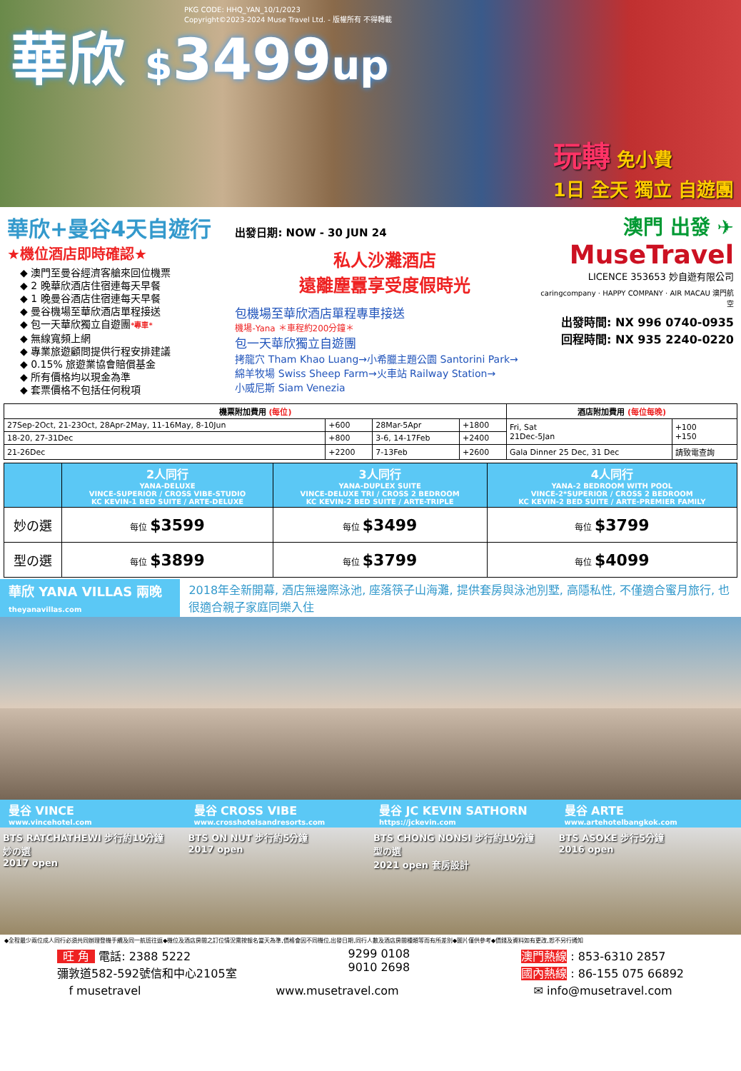PKG CODE: HHQ_YAN_10/1/2023
Copyright©2023-2024 Muse Travel Ltd. - 版權所有 不得轉載
華欣 $3499up
玩轉 免小費
1日 全天 獨立 自遊團
華欣+曼谷4天自遊行
★機位酒店即時確認★
◆ 澳門至曼谷經濟客艙來回位機票
◆ 2 晚華欣酒店住宿連每天早餐
◆ 1 晚曼谷酒店住宿連每天早餐
◆ 曼谷機場至華欣酒店單程接送
◆ 包一天華欣獨立自遊團*專車*
◆ 無線寬頻上網
◆ 專業旅遊顧問提供行程安排建議
◆ 0.15% 旅遊業協會賠償基金
◆ 所有價格均以現金為準
◆ 套票價格不包括任何稅項
出發日期: NOW - 30 JUN 24
私人沙灘酒店
遠離塵囂享受度假時光
包機場至華欣酒店單程專車接送
機場-Yana ＊車程約200分鐘＊
包一天華欣獨立自遊團
拷龍穴 Tham Khao Luang→小希臘主題公園 Santorini Park→
綿羊牧場 Swiss Sheep Farm→火車站 Railway Station→
小威尼斯 Siam Venezia
澳門 出發 ✈
MuseTravel
LICENCE 353653 妙自遊有限公司
caringcompany · HAPPY COMPANY · AIR MACAU 澳門航空
出發時間: NX 996 0740-0935
回程時間: NX 935 2240-0220
| 機票附加費用 (每位) | | | | 酒店附加費用 (每位每晚) | |
| --- | --- | --- | --- | --- | --- |
| 27Sep-2Oct, 21-23Oct, 28Apr-2May, 11-16May, 8-10Jun | +600 | 28Mar-5Apr | +1800 | Fri, Sat 21Dec-5Jan | +100 +150 |
| 18-20, 27-31Dec | +800 | 3-6, 14-17Feb | +2400 | | |
| 21-26Dec | +2200 | 7-13Feb | +2600 | Gala Dinner 25 Dec, 31 Dec | 請致電查詢 |
| | 2人同行 YANA-DELUXE VINCE-SUPERIOR / CROSS VIBE-STUDIO KC KEVIN-1 BED SUITE / ARTE-DELUXE | 3人同行 YANA-DUPLEX SUITE VINCE-DELUXE TRI / CROSS 2 BEDROOM KC KEVIN-2 BED SUITE / ARTE-TRIPLE | 4人同行 YANA-2 BEDROOM WITH POOL VINCE-2*SUPERIOR / CROSS 2 BEDROOM KC KEVIN-2 BED SUITE / ARTE-PREMIER FAMILY |
| --- | --- | --- | --- |
| 妙の選 | 每位 $3599 | 每位 $3499 | 每位 $3799 |
| 型の選 | 每位 $3899 | 每位 $3799 | 每位 $4099 |
華欣 YANA VILLAS 兩晚
theyanavillas.com
2018年全新開幕, 酒店無邊際泳池, 座落筷子山海灘, 提供套房與泳池別墅, 高隱私性, 不僅適合蜜月旅行, 也很適合親子家庭同樂入住
曼谷 VINCE
www.vincehotel.com
曼谷 CROSS VIBE
www.crosshotelsandresorts.com
曼谷 JC KEVIN SATHORN
https://jckevin.com
曼谷 ARTE
www.artehotelbangkok.com
BTS RATCHATHEWI 步行約10分鐘
妙の選
2017 open
BTS ON NUT 步行約5分鐘
2017 open
BTS CHONG NONSI 步行約10分鐘
型の選
2021 open 套房設計
BTS ASOKE 步行5分鐘
2016 open
◆全程最少兩位成人同行必須共同辦理登機手續及同一航班往返◆機位及酒店房間之訂位情況需按報名當天為準,價格會因不同機位,出發日期,同行人數及酒店房間種類等而有所差別◆圖片僅供參考◆價錢及資料如有更改,恕不另行通知
旺 角 電話: 2388 5222
彌敦道582-592號信和中心2105室
9299 0108
9010 2698
澳門熱線 : 853-6310 2857
國內熱線 : 86-155 075 66892
f musetravel www.musetravel.com ✉ info@musetravel.com